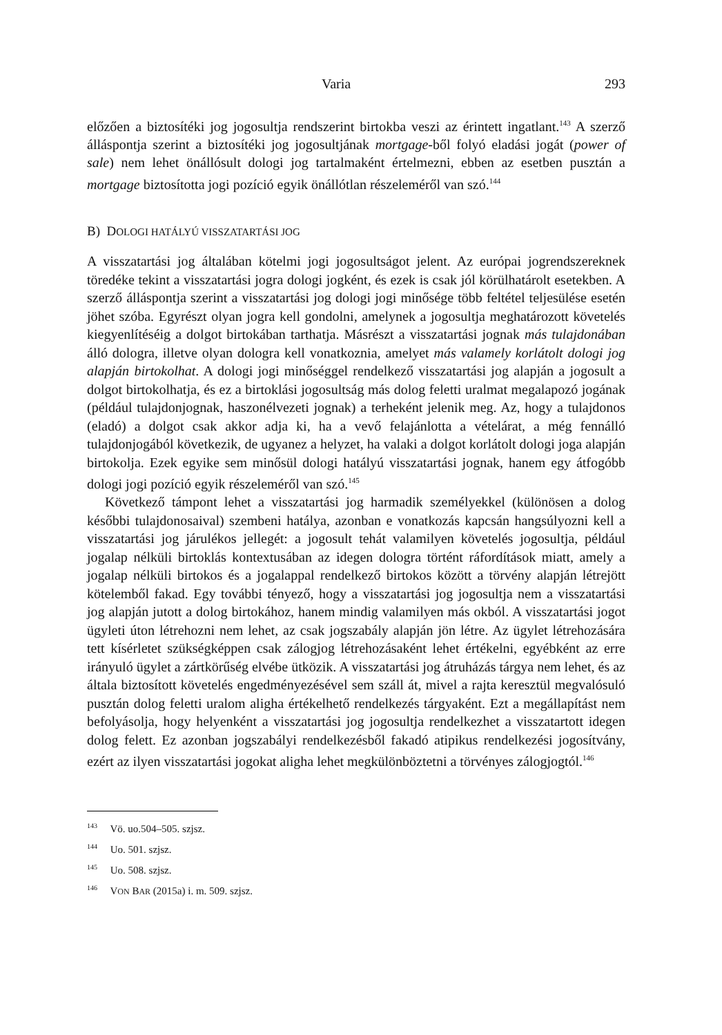Varia 293
előzően a biztosítéki jog jogosultja rendszerint birtokba veszi az érintett ingatlant.<sup>143</sup> A szerző álláspontja szerint a biztosítéki jog jogosultjának mortgage-ből folyó eladási jogát (power of sale) nem lehet önállósult dologi jog tartalmaként értelmezni, ebben az esetben pusztán a mortgage biztosította jogi pozíció egyik önállótlan részeleméről van szó.<sup>144</sup>
B) DOLOGI HATÁLYÚ VISSZATARTÁSI JOG
A visszatartási jog általában kötelmi jogi jogosultságot jelent. Az európai jogrendszereknek töredéke tekint a visszatartási jogra dologi jogként, és ezek is csak jól körülhatárolt esetekben. A szerző álláspontja szerint a visszatartási jog dologi jogi minősége több feltétel teljesülése esetén jöhet szóba. Egyrészt olyan jogra kell gondolni, amelynek a jogosultja meghatározott követelés kiegyenlítéséig a dolgot birtokában tarthatja. Másrészt a visszatartási jognak más tulajdonában álló dologra, illetve olyan dologra kell vonatkoznia, amelyet más valamely korlátolt dologi jog alapján birtokolhat. A dologi jogi minőséggel rendelkező visszatartási jog alapján a jogosult a dolgot birtokolhatja, és ez a birtoklási jogosultság más dolog feletti uralmat megalapozó jogának (például tulajdonjognak, haszonélvezeti jognak) a terheként jelenik meg. Az, hogy a tulajdonos (eladó) a dolgot csak akkor adja ki, ha a vevő felajánlotta a vételárat, a még fennálló tulajdonjogából következik, de ugyanez a helyzet, ha valaki a dolgot korlátolt dologi joga alapján birtokolja. Ezek egyike sem minősül dologi hatályú visszatartási jognak, hanem egy átfogóbb dologi jogi pozíció egyik részeleméről van szó.<sup>145</sup>
Következő támpont lehet a visszatartási jog harmadik személyekkel (különösen a dolog későbbi tulajdonosaival) szembeni hatálya, azonban e vonatkozás kapcsán hangsúlyozni kell a visszatartási jog járulékos jellegét: a jogosult tehát valamilyen követelés jogosultja, például jogalap nélküli birtoklás kontextusában az idegen dologra történt ráfordítások miatt, amely a jogalap nélküli birtokos és a jogalappal rendelkező birtokos között a törvény alapján létrejött kötelemből fakad. Egy további tényező, hogy a visszatartási jog jogosultja nem a visszatartási jog alapján jutott a dolog birtokához, hanem mindig valamilyen más okból. A visszatartási jogot ügyleti úton létrehozni nem lehet, az csak jogszabály alapján jön létre. Az ügylet létrehozására tett kísérletet szükségképpen csak zálogjog létrehozásaként lehet értékelni, egyébként az erre irányuló ügylet a zártkörűség elvébe ütközik. A visszatartási jog átruházás tárgya nem lehet, és az általa biztosított követelés engedményezésével sem száll át, mivel a rajta keresztül megvalósuló pusztán dolog feletti uralom aligha értékelhető rendelkezés tárgyaként. Ezt a megállapítást nem befolyásolja, hogy helyenként a visszatartási jog jogosultja rendelkezhet a visszatartott idegen dolog felett. Ez azonban jogszabályi rendelkezésből fakadó atipikus rendelkezési jogosítvány, ezért az ilyen visszatartási jogokat aligha lehet megkülönböztetni a törvényes zálogjogtól.<sup>146</sup>
<sup>143</sup> Vö. uo.504–505. szjsz.
<sup>144</sup> Uo. 501. szjsz.
<sup>145</sup> Uo. 508. szjsz.
<sup>146</sup> VON BAR (2015a) i. m. 509. szjsz.